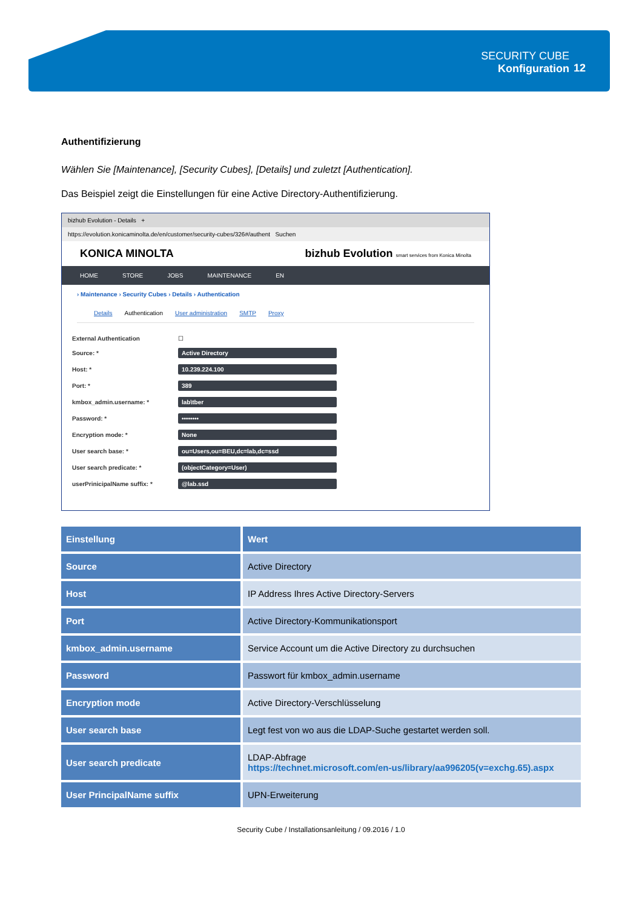SECURITY CUBE
Konfiguration
12
Authentifizierung
Wählen Sie [Maintenance], [Security Cubes], [Details] und zuletzt [Authentication].
Das Beispiel zeigt die Einstellungen für eine Active Directory-Authentifizierung.
bizhub Evolution - Details +
https://evolution.konicaminolta.de/en/customer/security-cubes/326#/authent Suchen
KONICA MINOLTA bizhub Evolution smart services from Konica Minolta
HOME STORE JOBS MAINTENANCE EN
› Maintenance › Security Cubes › Details › Authentication
Details Authentication User administration SMTP Proxy
External Authentication ☐
Source: * Active Directory
Host: * 10.239.224.100
Port: * 389
kmbox_admin.username: * lab\tber
Password: * ••••••••
Encryption mode: * None
User search base: * ou=Users,ou=BEU,dc=lab,dc=ssd
User search predicate: * (objectCategory=User)
userPrinicipalName suffix: * @lab.ssd
| Einstellung | Wert |
| --- | --- |
| Source | Active Directory |
| Host | IP Address Ihres Active Directory-Servers |
| Port | Active Directory-Kommunikationsport |
| kmbox_admin.username | Service Account um die Active Directory zu durchsuchen |
| Password | Passwort für kmbox_admin.username |
| Encryption mode | Active Directory-Verschlüsselung |
| User search base | Legt fest von wo aus die LDAP-Suche gestartet werden soll. |
| User search predicate | LDAP-Abfrage https://technet.microsoft.com/en-us/library/aa996205(v=exchg.65).aspx |
| User PrincipalName suffix | UPN-Erweiterung |
Security Cube / Installationsanleitung / 09.2016 / 1.0